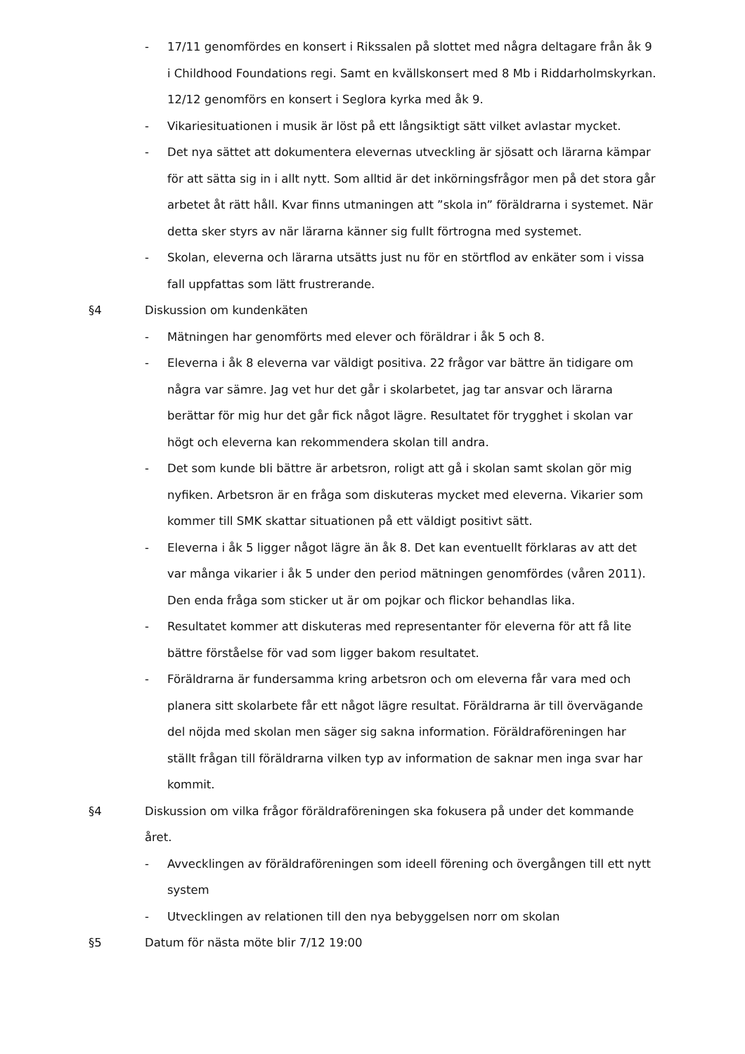- 17/11 genomfördes en konsert i Rikssalen på slottet med några deltagare från åk 9 i Childhood Foundations regi. Samt en kvällskonsert med 8 Mb i Riddarholmskyrkan. 12/12 genomförs en konsert i Seglora kyrka med åk 9.
- Vikariesituationen i musik är löst på ett långsiktigt sätt vilket avlastar mycket.
- Det nya sättet att dokumentera elevernas utveckling är sjösatt och lärarna kämpar för att sätta sig in i allt nytt. Som alltid är det inkörningsfrågor men på det stora går arbetet åt rätt håll. Kvar finns utmaningen att ”skola in” föräldrarna i systemet. När detta sker styrs av när lärarna känner sig fullt förtrogna med systemet.
- Skolan, eleverna och lärarna utsätts just nu för en störtflod av enkäter som i vissa fall uppfattas som lätt frustrerande.
§4 Diskussion om kundenkäten
- Mätningen har genomförts med elever och föräldrar i åk 5 och 8.
- Eleverna i åk 8 eleverna var väldigt positiva. 22 frågor var bättre än tidigare om några var sämre. Jag vet hur det går i skolarbetet, jag tar ansvar och lärarna berättar för mig hur det går fick något lägre. Resultatet för trygghet i skolan var högt och eleverna kan rekommendera skolan till andra.
- Det som kunde bli bättre är arbetsron, roligt att gå i skolan samt skolan gör mig nyfiken. Arbetsron är en fråga som diskuteras mycket med eleverna. Vikarier som kommer till SMK skattar situationen på ett väldigt positivt sätt.
- Eleverna i åk 5 ligger något lägre än åk 8. Det kan eventuellt förklaras av att det var många vikarier i åk 5 under den period mätningen genomfördes (våren 2011). Den enda fråga som sticker ut är om pojkar och flickor behandlas lika.
- Resultatet kommer att diskuteras med representanter för eleverna för att få lite bättre förståelse för vad som ligger bakom resultatet.
- Föräldrarna är fundersamma kring arbetsron och om eleverna får vara med och planera sitt skolarbete får ett något lägre resultat. Föräldrarna är till övervägande del nöjda med skolan men säger sig sakna information. Föräldraföreningen har ställt frågan till föräldrarna vilken typ av information de saknar men inga svar har kommit.
§4 Diskussion om vilka frågor föräldraföreningen ska fokusera på under det kommande året.
- Avvecklingen av föräldraföreningen som ideell förening och övergången till ett nytt system
- Utvecklingen av relationen till den nya bebyggelsen norr om skolan
§5 Datum för nästa möte blir 7/12 19:00